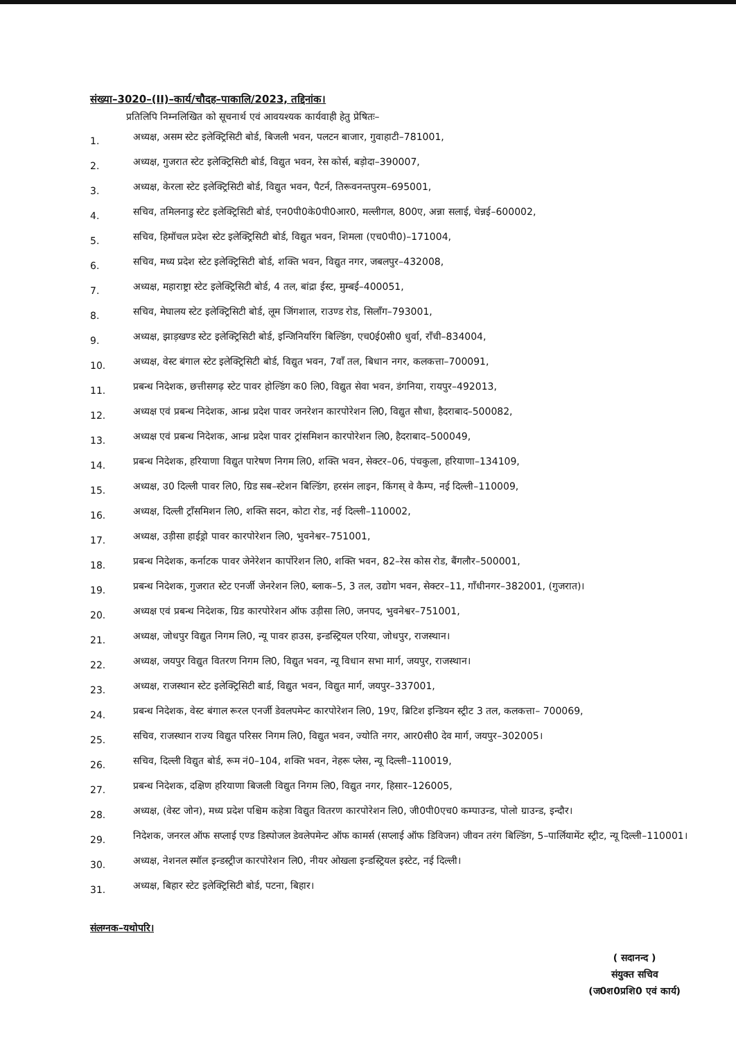संख्या–3020–(II)–कार्य/चौदह–पाकालि/2023, तद्दिनांक।
प्रतिलिपि निम्नलिखित को सूचनार्थ एवं आवयश्यक कार्यवाही हेतु प्रेषितः–
1. अध्यक्ष, असम स्टेट इलेक्ट्रिसिटी बोर्ड, बिजली भवन, पलटन बाजार, गुवाहाटी–781001,
2. अध्यक्ष, गुजरात स्टेट इलेक्ट्रिसिटी बोर्ड, विद्युत भवन, रेस कोर्स, बड़ोदा–390007,
3. अध्यक्ष, केरला स्टेट इलेक्ट्रिसिटी बोर्ड, विद्युत भवन, पैटर्न, तिरूवनन्तपुरम–695001,
4. सचिव, तमिलनाडु स्टेट इलेक्ट्रिसिटी बोर्ड, एन0पी0के0पी0आर0, मल्लीगल, 800ए, अन्ना सलाई, चेन्नई–600002,
5. सचिव, हिमॉचल प्रदेश स्टेट इलेक्ट्रिसिटी बोर्ड, विद्युत भवन, शिमला (एच0पी0)–171004,
6. सचिव, मध्य प्रदेश स्टेट इलेक्ट्रिसिटी बोर्ड, शक्ति भवन, विद्युत नगर, जबलपुर–432008,
7. अध्यक्ष, महाराष्ट्रा स्टेट इलेक्ट्रिसिटी बोर्ड, 4 तल, बांद्रा ईस्ट, मुम्बई–400051,
8. सचिव, मेघालय स्टेट इलेक्ट्रिसिटी बोर्ड, लूम जिंगशाल, राउण्ड रोड, सिलॉंग–793001,
9. अध्यक्ष, झाड़खण्ड स्टेट इलेक्ट्रिसिटी बोर्ड, इन्जिनियरिंग बिल्डिंग, एच0ई0सी0 धुर्वा, रॉंची–834004,
10. अध्यक्ष, वेस्ट बंगाल स्टेट इलेक्ट्रिसिटी बोर्ड, विद्युत भवन, 7वॉं तल, बिधान नगर, कलकत्ता–700091,
11. प्रबन्ध निदेशक, छत्तीसगढ़ स्टेट पावर होल्डिंग क0 लि0, विद्युत सेवा भवन, डंगनिया, रायपुर–492013,
12. अध्यक्ष एवं प्रबन्ध निदेशक, आन्ध्र प्रदेश पावर जनरेशन कारपोरेशन लि0, विद्युत सौधा, हैदराबाद–500082,
13. अध्यक्ष एवं प्रबन्ध निदेशक, आन्ध्र प्रदेश पावर ट्रांसमिशन कारपोरेशन लि0, हैदराबाद–500049,
14. प्रबन्ध निदेशक, हरियाणा विद्युत पारेषण निगम लि0, शक्ति भवन, सेक्टर–06, पंचकुला, हरियाणा–134109,
15. अध्यक्ष, उ0 दिल्ली पावर लि0, ग्रिड सब–स्टेशन बिल्डिंग, हरसंन लाइन, किंगस् वे कैम्प, नई दिल्ली–110009,
16. अध्यक्ष, दिल्ली ट्रॉंसमिशन लि0, शक्ति सदन, कोटा रोड, नई दिल्ली–110002,
17. अध्यक्ष, उड़ीसा हाईड्रो पावर कारपोरेशन लि0, भुवनेश्वर–751001,
18. प्रबन्ध निदेशक, कर्नाटक पावर जेनेरेशन कार्पोरेशन लि0, शक्ति भवन, 82–रेस कोस रोड, बैंगलौर–500001,
19. प्रबन्ध निदेशक, गुजरात स्टेट एनर्जी जेनरेशन लि0, ब्लाक–5, 3 तल, उद्योग भवन, सेक्टर–11, गॉंधीनगर–382001, (गुजरात)।
20. अध्यक्ष एवं प्रबन्ध निदेशक, ग्रिड कारपोरेशन ऑफ उड़ीसा लि0, जनपद, भुवनेश्वर–751001,
21. अध्यक्ष, जोधपुर विद्युत निगम लि0, न्यू पावर हाउस, इन्डस्ट्रियल एरिया, जोधपुर, राजस्थान।
22. अध्यक्ष, जयपुर विद्युत वितरण निगम लि0, विद्युत भवन, न्यू विधान सभा मार्ग, जयपुर, राजस्थान।
23. अध्यक्ष, राजस्थान स्टेट इलेक्ट्रिसिटी बार्ड, विद्युत भवन, विद्युत मार्ग, जयपुर–337001,
24. प्रबन्ध निदेशक, वेस्ट बंगाल रूरल एनर्जी डेवलपमेन्ट कारपोरेशन लि0, 19ए, ब्रिटिश इन्डियन स्ट्रीट 3 तल, कलकत्ता– 700069,
25. सचिव, राजस्थान राज्य विद्युत परिसर निगम लि0, विद्युत भवन, ज्योति नगर, आर0सी0 देव मार्ग, जयपुर–302005।
26. सचिव, दिल्ली विद्युत बोर्ड, रूम नं0–104, शक्ति भवन, नेहरू प्लेस, न्यू दिल्ली–110019,
27. प्रबन्ध निदेशक, दक्षिण हरियाणा बिजली विद्युत निगम लि0, विद्युत नगर, हिसार–126005,
28. अध्यक्ष, (वेस्ट जोन), मध्य प्रदेश पश्चिम कहेत्रा विद्युत वितरण कारपोरेशन लि0, जी0पी0एच0 कम्पाउन्ड, पोलो ग्राउन्ड, इन्दौर।
29. निदेशक, जनरल ऑफ सप्लाई एण्ड डिस्पोजल डेवलेपमेन्ट ऑफ कामर्स (सप्लाई ऑफ डिविजन) जीवन तरंग बिल्डिंग, 5–पार्लियामेंट स्ट्रीट, न्यू दिल्ली–110001।
30. अध्यक्ष, नेशनल स्मॉल इन्डस्ट्रीज कारपोरेशन लि0, नीयर ओखला इन्डस्ट्रियल इस्टेट, नई दिल्ली।
31. अध्यक्ष, बिहार स्टेट इलेक्ट्रिसिटी बोर्ड, पटना, बिहार।
संलग्नक–यथोपरि।
( सदानन्द )
संयुक्त सचिव
(ज0श0प्रशि0 एवं कार्य)